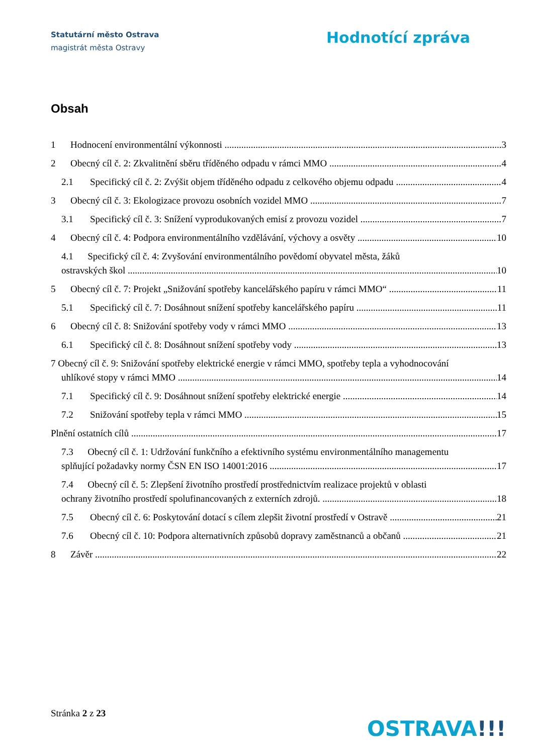Statutární město Ostrava
magistrát města Ostravy
Hodnotící zpráva
Obsah
1 Hodnocení environmentální výkonnosti 3
2 Obecný cíl č. 2: Zkvalitnění sběru tříděného odpadu v rámci MMO 4
2.1 Specifický cíl č. 2: Zvýšit objem tříděného odpadu z celkového objemu odpadu 4
3 Obecný cíl č. 3: Ekologizace provozu osobních vozidel MMO 7
3.1 Specifický cíl č. 3: Snížení vyprodukovaných emisí z provozu vozidel 7
4 Obecný cíl č. 4: Podpora environmentálního vzdělávání, výchovy a osvěty 10
4.1 Specifický cíl č. 4: Zvyšování environmentálního povědomí obyvatel města, žáků
ostravských škol 10
5 Obecný cíl č. 7: Projekt „Snižování spotřeby kancelářského papíru v rámci MMO“11
5.1 Specifický cíl č. 7: Dosáhnout snížení spotřeby kancelářského papíru 11
6 Obecný cíl č. 8: Snižování spotřeby vody v rámci MMO 13
6.1 Specifický cíl č. 8: Dosáhnout snížení spotřeby vody 13
7 Obecný cíl č. 9: Snižování spotřeby elektrické energie v rámci MMO, spotřeby tepla a vyhodnocování
uhlíkové stopy v rámci MMO 14
7.1 Specifický cíl č. 9: Dosáhnout snížení spotřeby elektrické energie 14
7.2 Snižování spotřeby tepla v rámci MMO 15
Plnění ostatních cílů 17
7.3 Obecný cíl č. 1: Udržování funkčního a efektivního systému environmentálního managementu
splňující požadavky normy ČSN EN ISO 14001:2016 17
7.4 Obecný cíl č. 5: Zlepšení životního prostředí prostřednictvím realizace projektů v oblasti
ochrany životního prostředí spolufinancovaných z externích zdrojů. 18
7.5 Obecný cíl č. 6: Poskytování dotací s cílem zlepšit životní prostředí v Ostravě 21
7.6 Obecný cíl č. 10: Podpora alternativních způsobů dopravy zaměstnanců a občanů 21
8 Závěr 22
Stránka 2 z 23
OSTRAVA!!!